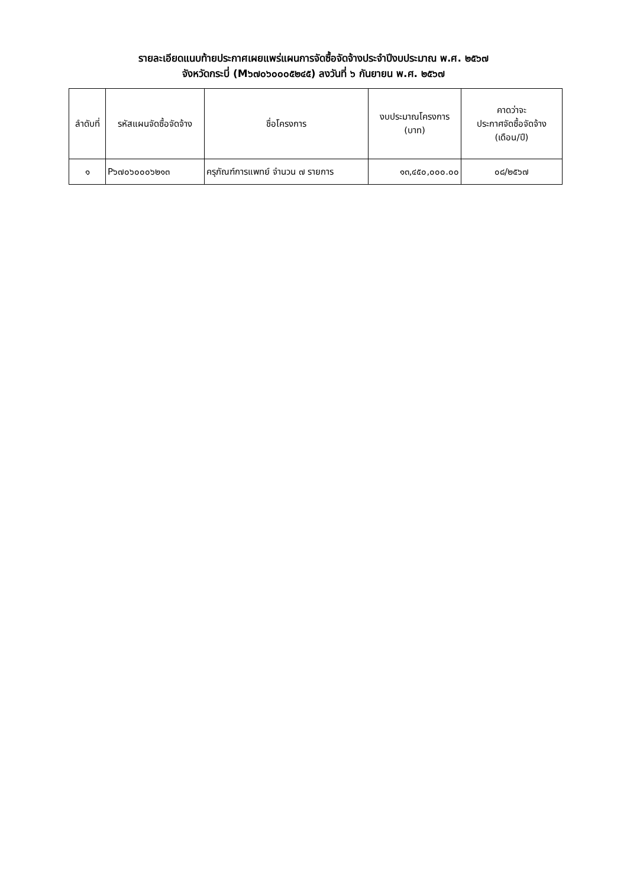รายละเอียดแนบท้ายประกาศเผยแพร่แผนการจัดซื้อจัดจ้างประจำปีงบประมาณ พ.ศ. ๒๕๖๗
จังหวัดกระบี่ (M๖๗๐๖๐๐๐๕๒๔๕) ลงวันที่ ๖ กันยายน พ.ศ. ๒๕๖๗
| ลำดับที่ | รหัสแผนจัดซื้อจัดจ้าง | ชื่อโครงการ | งบประมาณโครงการ (บาท) | คาดว่าจะ ประกาศจัดซื้อจัดจ้าง (เดือน/ปี) |
| --- | --- | --- | --- | --- |
| ๑ | P๖๗๐๖๐๐๐๖๒๑๓ | ครุภัณฑ์การแพทย์ จำนวน ๗ รายการ | ๑๓,๔๕๐,๐๐๐.๐๐ | ๐๘/๒๕๖๗ |